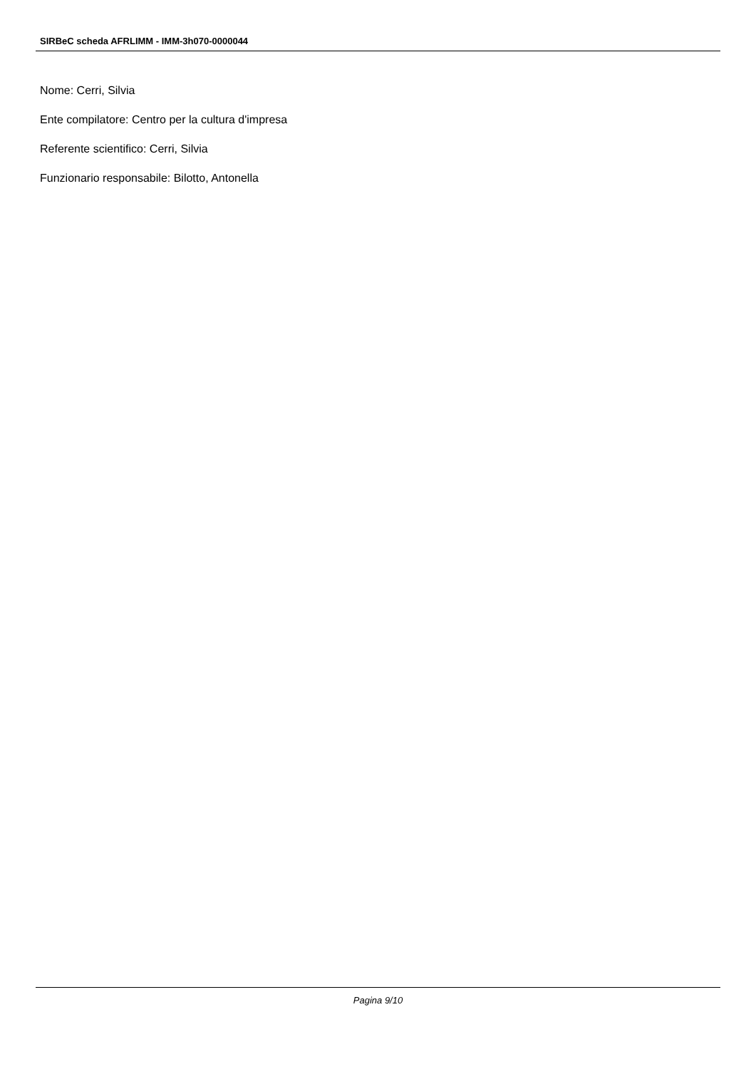SIRBeC scheda AFRLIMM - IMM-3h070-0000044
Nome: Cerri, Silvia
Ente compilatore: Centro per la cultura d'impresa
Referente scientifico: Cerri, Silvia
Funzionario responsabile: Bilotto, Antonella
Pagina 9/10